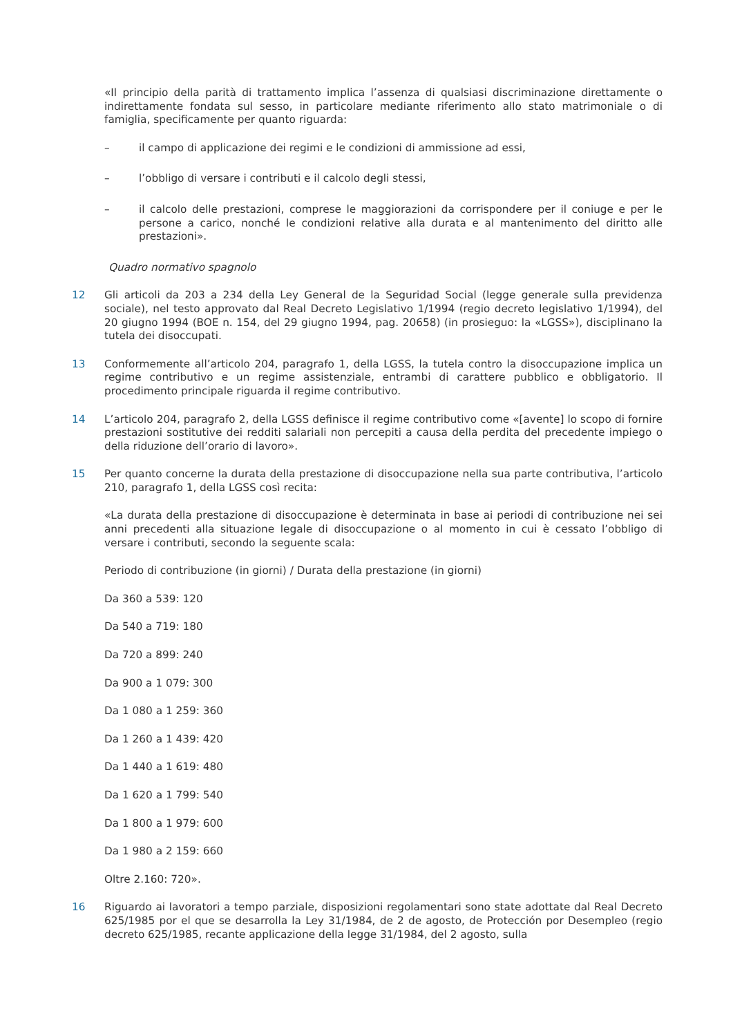«Il principio della parità di trattamento implica l’assenza di qualsiasi discriminazione direttamente o indirettamente fondata sul sesso, in particolare mediante riferimento allo stato matrimoniale o di famiglia, specificamente per quanto riguarda:
– il campo di applicazione dei regimi e le condizioni di ammissione ad essi,
– l’obbligo di versare i contributi e il calcolo degli stessi,
– il calcolo delle prestazioni, comprese le maggiorazioni da corrispondere per il coniuge e per le persone a carico, nonché le condizioni relative alla durata e al mantenimento del diritto alle prestazioni».
Quadro normativo spagnolo
12 Gli articoli da 203 a 234 della Ley General de la Seguridad Social (legge generale sulla previdenza sociale), nel testo approvato dal Real Decreto Legislativo 1/1994 (regio decreto legislativo 1/1994), del 20 giugno 1994 (BOE n. 154, del 29 giugno 1994, pag. 20658) (in prosieguo: la «LGSS»), disciplinano la tutela dei disoccupati.
13 Conformemente all’articolo 204, paragrafo 1, della LGSS, la tutela contro la disoccupazione implica un regime contributivo e un regime assistenziale, entrambi di carattere pubblico e obbligatorio. Il procedimento principale riguarda il regime contributivo.
14 L’articolo 204, paragrafo 2, della LGSS definisce il regime contributivo come «[avente] lo scopo di fornire prestazioni sostitutive dei redditi salariali non percepiti a causa della perdita del precedente impiego o della riduzione dell’orario di lavoro».
15 Per quanto concerne la durata della prestazione di disoccupazione nella sua parte contributiva, l’articolo 210, paragrafo 1, della LGSS così recita:
«La durata della prestazione di disoccupazione è determinata in base ai periodi di contribuzione nei sei anni precedenti alla situazione legale di disoccupazione o al momento in cui è cessato l’obbligo di versare i contributi, secondo la seguente scala:
Periodo di contribuzione (in giorni) / Durata della prestazione (in giorni)
Da 360 a 539: 120
Da 540 a 719: 180
Da 720 a 899: 240
Da 900 a 1 079: 300
Da 1 080 a 1 259: 360
Da 1 260 a 1 439: 420
Da 1 440 a 1 619: 480
Da 1 620 a 1 799: 540
Da 1 800 a 1 979: 600
Da 1 980 a 2 159: 660
Oltre 2.160: 720».
16 Riguardo ai lavoratori a tempo parziale, disposizioni regolamentari sono state adottate dal Real Decreto 625/1985 por el que se desarrolla la Ley 31/1984, de 2 de agosto, de Protección por Desempleo (regio decreto 625/1985, recante applicazione della legge 31/1984, del 2 agosto, sulla